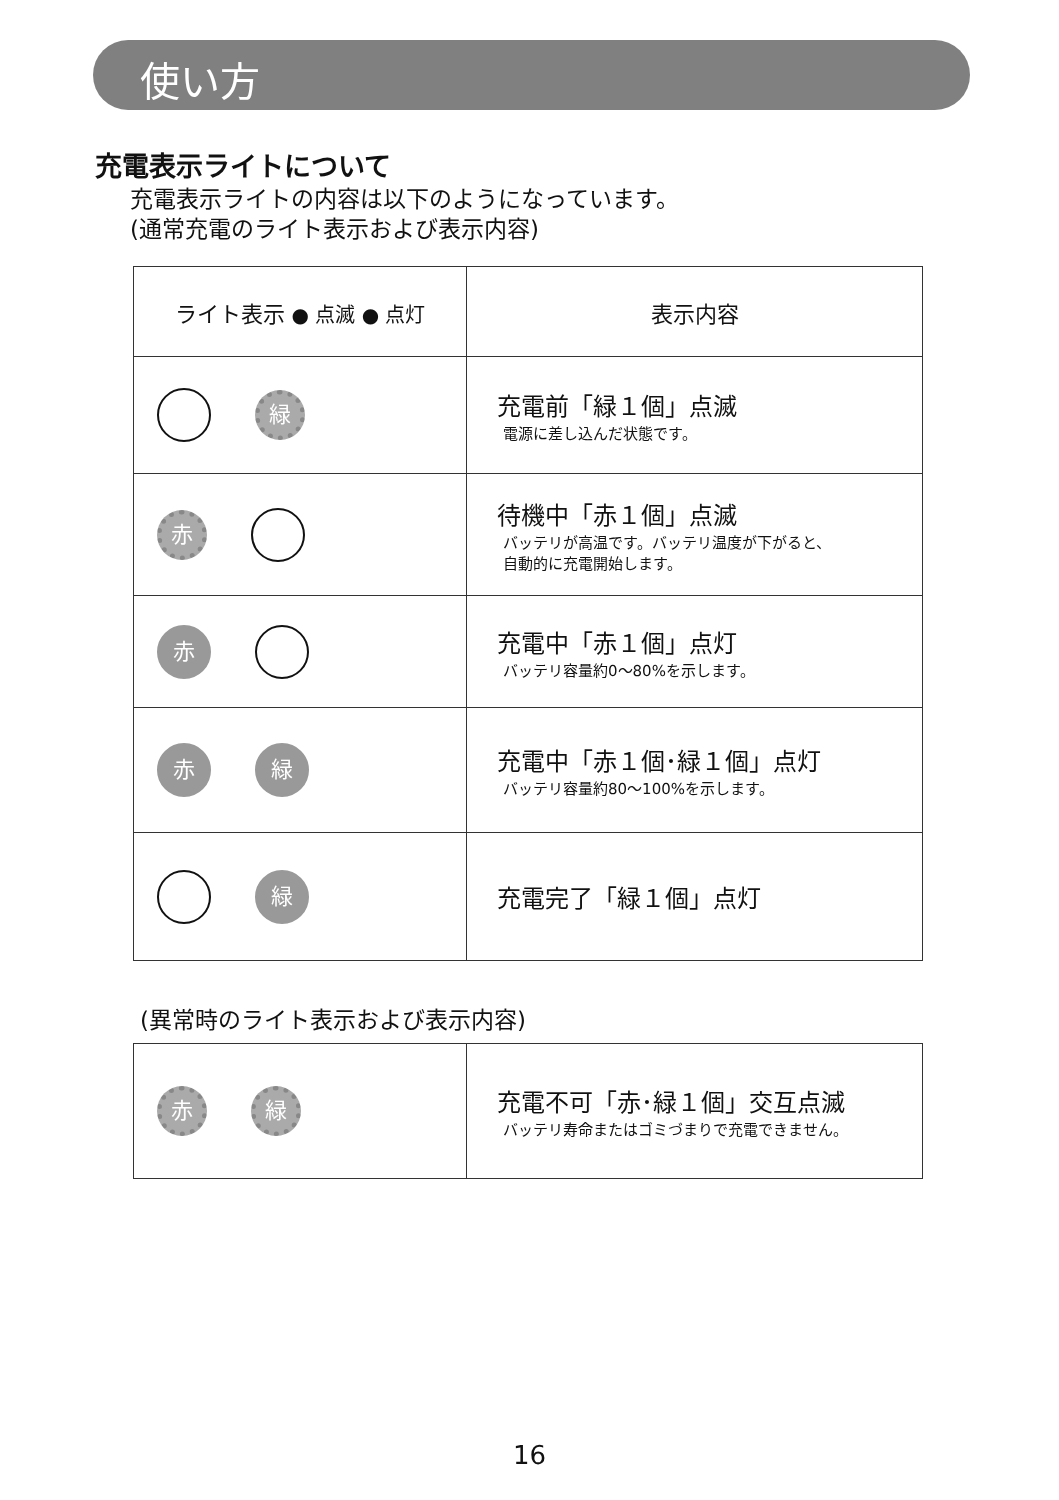使い方
充電表示ライトについて
充電表示ライトの内容は以下のようになっています。
(通常充電のライト表示および表示内容)
| ライト表示 ● 点滅 ● 点灯 | 表示内容 |
| --- | --- |
| 緑 | 充電前「緑１個」点滅 電源に差し込んだ状態です。 |
| 赤 | 待機中「赤１個」点滅 バッテリが高温です。バッテリ温度が下がると、 自動的に充電開始します。 |
| 赤 | 充電中「赤１個」点灯 バッテリ容量約0〜80%を示します。 |
| 赤 緑 | 充電中「赤１個･緑１個」点灯 バッテリ容量約80〜100%を示します。 |
| 緑 | 充電完了「緑１個」点灯 |
(異常時のライト表示および表示内容)
| 赤 緑 | 充電不可「赤･緑１個」交互点滅 バッテリ寿命またはゴミづまりで充電できません。 |
16